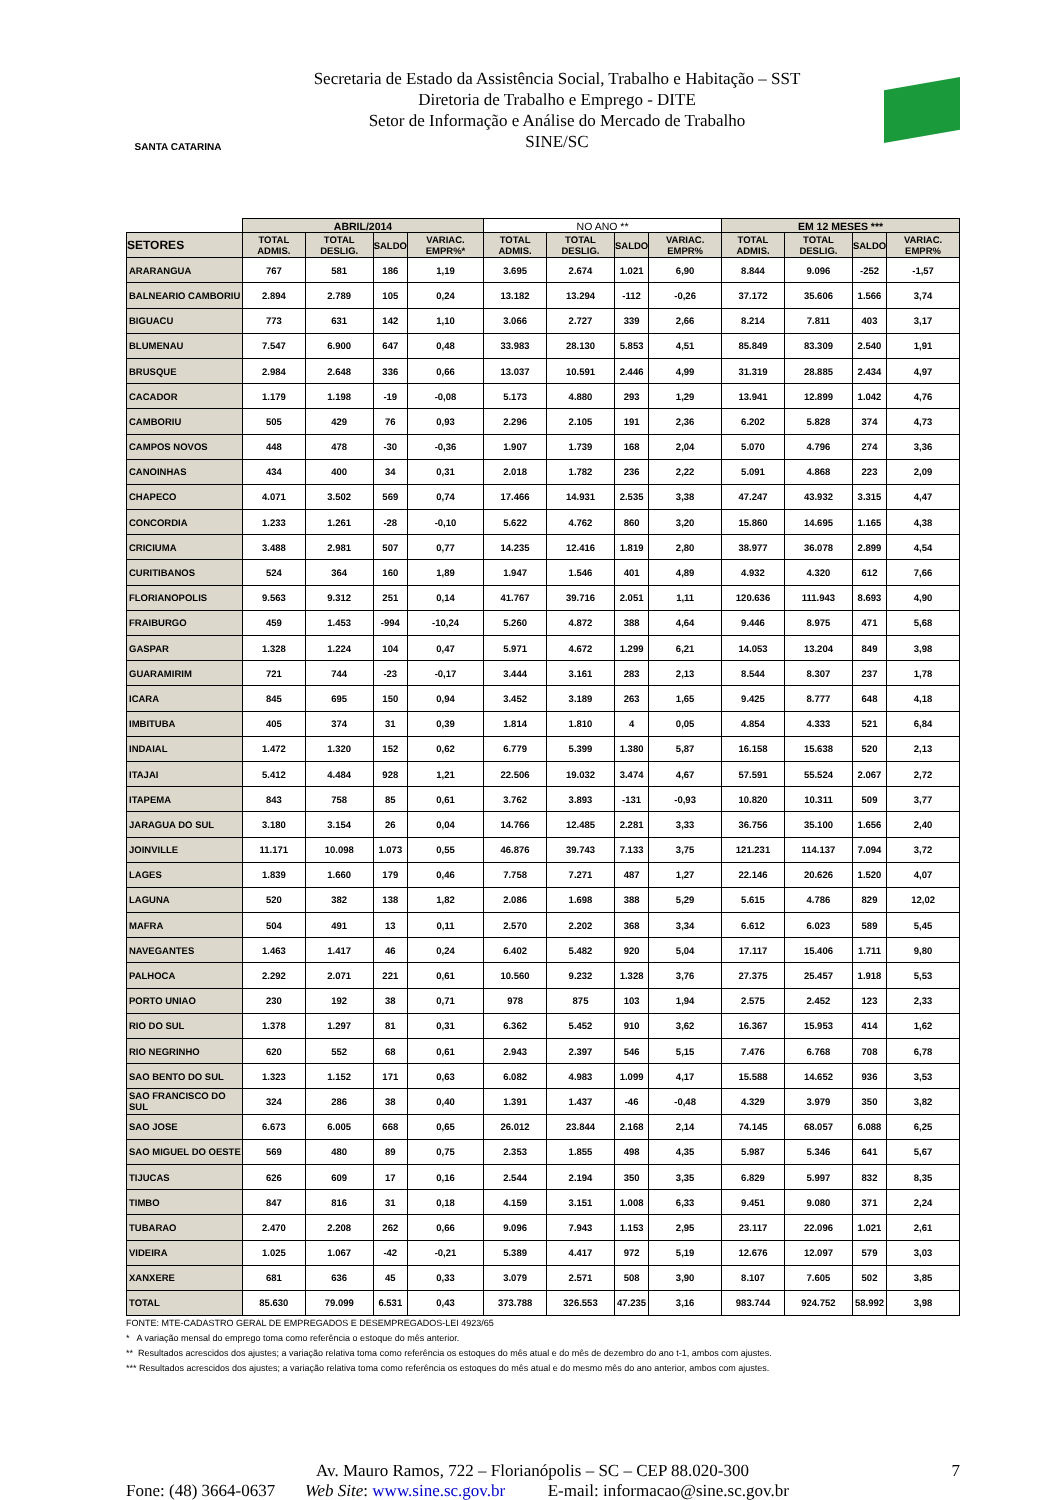SANTA CATARINA
Secretaria de Estado da Assistência Social, Trabalho e Habitação – SST
Diretoria de Trabalho e Emprego - DITE
Setor de Informação e Análise do Mercado de Trabalho
SINE/SC
| | ABRIL/2014 | | | | NO ANO ** | | | | EM 12 MESES *** | | | |
| --- | --- | --- | --- | --- | --- | --- | --- | --- | --- | --- | --- | --- |
| SETORES | TOTAL ADMIS. | TOTAL DESLIG. | SALDO | VARIAC. EMPR%* | TOTAL ADMIS. | TOTAL DESLIG. | SALDO | VARIAC. EMPR% | TOTAL ADMIS. | TOTAL DESLIG. | SALDO | VARIAC. EMPR% |
| ARARANGUA | 767 | 581 | 186 | 1,19 | 3.695 | 2.674 | 1.021 | 6,90 | 8.844 | 9.096 | -252 | -1,57 |
| BALNEARIO CAMBORIU | 2.894 | 2.789 | 105 | 0,24 | 13.182 | 13.294 | -112 | -0,26 | 37.172 | 35.606 | 1.566 | 3,74 |
| BIGUACU | 773 | 631 | 142 | 1,10 | 3.066 | 2.727 | 339 | 2,66 | 8.214 | 7.811 | 403 | 3,17 |
| BLUMENAU | 7.547 | 6.900 | 647 | 0,48 | 33.983 | 28.130 | 5.853 | 4,51 | 85.849 | 83.309 | 2.540 | 1,91 |
| BRUSQUE | 2.984 | 2.648 | 336 | 0,66 | 13.037 | 10.591 | 2.446 | 4,99 | 31.319 | 28.885 | 2.434 | 4,97 |
| CACADOR | 1.179 | 1.198 | -19 | -0,08 | 5.173 | 4.880 | 293 | 1,29 | 13.941 | 12.899 | 1.042 | 4,76 |
| CAMBORIU | 505 | 429 | 76 | 0,93 | 2.296 | 2.105 | 191 | 2,36 | 6.202 | 5.828 | 374 | 4,73 |
| CAMPOS NOVOS | 448 | 478 | -30 | -0,36 | 1.907 | 1.739 | 168 | 2,04 | 5.070 | 4.796 | 274 | 3,36 |
| CANOINHAS | 434 | 400 | 34 | 0,31 | 2.018 | 1.782 | 236 | 2,22 | 5.091 | 4.868 | 223 | 2,09 |
| CHAPECO | 4.071 | 3.502 | 569 | 0,74 | 17.466 | 14.931 | 2.535 | 3,38 | 47.247 | 43.932 | 3.315 | 4,47 |
| CONCORDIA | 1.233 | 1.261 | -28 | -0,10 | 5.622 | 4.762 | 860 | 3,20 | 15.860 | 14.695 | 1.165 | 4,38 |
| CRICIUMA | 3.488 | 2.981 | 507 | 0,77 | 14.235 | 12.416 | 1.819 | 2,80 | 38.977 | 36.078 | 2.899 | 4,54 |
| CURITIBANOS | 524 | 364 | 160 | 1,89 | 1.947 | 1.546 | 401 | 4,89 | 4.932 | 4.320 | 612 | 7,66 |
| FLORIANOPOLIS | 9.563 | 9.312 | 251 | 0,14 | 41.767 | 39.716 | 2.051 | 1,11 | 120.636 | 111.943 | 8.693 | 4,90 |
| FRAIBURGO | 459 | 1.453 | -994 | -10,24 | 5.260 | 4.872 | 388 | 4,64 | 9.446 | 8.975 | 471 | 5,68 |
| GASPAR | 1.328 | 1.224 | 104 | 0,47 | 5.971 | 4.672 | 1.299 | 6,21 | 14.053 | 13.204 | 849 | 3,98 |
| GUARAMIRIM | 721 | 744 | -23 | -0,17 | 3.444 | 3.161 | 283 | 2,13 | 8.544 | 8.307 | 237 | 1,78 |
| ICARA | 845 | 695 | 150 | 0,94 | 3.452 | 3.189 | 263 | 1,65 | 9.425 | 8.777 | 648 | 4,18 |
| IMBITUBA | 405 | 374 | 31 | 0,39 | 1.814 | 1.810 | 4 | 0,05 | 4.854 | 4.333 | 521 | 6,84 |
| INDAIAL | 1.472 | 1.320 | 152 | 0,62 | 6.779 | 5.399 | 1.380 | 5,87 | 16.158 | 15.638 | 520 | 2,13 |
| ITAJAI | 5.412 | 4.484 | 928 | 1,21 | 22.506 | 19.032 | 3.474 | 4,67 | 57.591 | 55.524 | 2.067 | 2,72 |
| ITAPEMA | 843 | 758 | 85 | 0,61 | 3.762 | 3.893 | -131 | -0,93 | 10.820 | 10.311 | 509 | 3,77 |
| JARAGUA DO SUL | 3.180 | 3.154 | 26 | 0,04 | 14.766 | 12.485 | 2.281 | 3,33 | 36.756 | 35.100 | 1.656 | 2,40 |
| JOINVILLE | 11.171 | 10.098 | 1.073 | 0,55 | 46.876 | 39.743 | 7.133 | 3,75 | 121.231 | 114.137 | 7.094 | 3,72 |
| LAGES | 1.839 | 1.660 | 179 | 0,46 | 7.758 | 7.271 | 487 | 1,27 | 22.146 | 20.626 | 1.520 | 4,07 |
| LAGUNA | 520 | 382 | 138 | 1,82 | 2.086 | 1.698 | 388 | 5,29 | 5.615 | 4.786 | 829 | 12,02 |
| MAFRA | 504 | 491 | 13 | 0,11 | 2.570 | 2.202 | 368 | 3,34 | 6.612 | 6.023 | 589 | 5,45 |
| NAVEGANTES | 1.463 | 1.417 | 46 | 0,24 | 6.402 | 5.482 | 920 | 5,04 | 17.117 | 15.406 | 1.711 | 9,80 |
| PALHOCA | 2.292 | 2.071 | 221 | 0,61 | 10.560 | 9.232 | 1.328 | 3,76 | 27.375 | 25.457 | 1.918 | 5,53 |
| PORTO UNIAO | 230 | 192 | 38 | 0,71 | 978 | 875 | 103 | 1,94 | 2.575 | 2.452 | 123 | 2,33 |
| RIO DO SUL | 1.378 | 1.297 | 81 | 0,31 | 6.362 | 5.452 | 910 | 3,62 | 16.367 | 15.953 | 414 | 1,62 |
| RIO NEGRINHO | 620 | 552 | 68 | 0,61 | 2.943 | 2.397 | 546 | 5,15 | 7.476 | 6.768 | 708 | 6,78 |
| SAO BENTO DO SUL | 1.323 | 1.152 | 171 | 0,63 | 6.082 | 4.983 | 1.099 | 4,17 | 15.588 | 14.652 | 936 | 3,53 |
| SAO FRANCISCO DO SUL | 324 | 286 | 38 | 0,40 | 1.391 | 1.437 | -46 | -0,48 | 4.329 | 3.979 | 350 | 3,82 |
| SAO JOSE | 6.673 | 6.005 | 668 | 0,65 | 26.012 | 23.844 | 2.168 | 2,14 | 74.145 | 68.057 | 6.088 | 6,25 |
| SAO MIGUEL DO OESTE | 569 | 480 | 89 | 0,75 | 2.353 | 1.855 | 498 | 4,35 | 5.987 | 5.346 | 641 | 5,67 |
| TIJUCAS | 626 | 609 | 17 | 0,16 | 2.544 | 2.194 | 350 | 3,35 | 6.829 | 5.997 | 832 | 8,35 |
| TIMBO | 847 | 816 | 31 | 0,18 | 4.159 | 3.151 | 1.008 | 6,33 | 9.451 | 9.080 | 371 | 2,24 |
| TUBARAO | 2.470 | 2.208 | 262 | 0,66 | 9.096 | 7.943 | 1.153 | 2,95 | 23.117 | 22.096 | 1.021 | 2,61 |
| VIDEIRA | 1.025 | 1.067 | -42 | -0,21 | 5.389 | 4.417 | 972 | 5,19 | 12.676 | 12.097 | 579 | 3,03 |
| XANXERE | 681 | 636 | 45 | 0,33 | 3.079 | 2.571 | 508 | 3,90 | 8.107 | 7.605 | 502 | 3,85 |
| TOTAL | 85.630 | 79.099 | 6.531 | 0,43 | 373.788 | 326.553 | 47.235 | 3,16 | 983.744 | 924.752 | 58.992 | 3,98 |
FONTE: MTE-CADASTRO GERAL DE EMPREGADOS E DESEMPREGADOS-LEI 4923/65
* A variação mensal do emprego toma como referência o estoque do mês anterior.
** Resultados acrescidos dos ajustes; a variação relativa toma como referência os estoques do mês atual e do mês de dezembro do ano t-1, ambos com ajustes.
*** Resultados acrescidos dos ajustes; a variação relativa toma como referência os estoques do mês atual e do mesmo mês do ano anterior, ambos com ajustes.
Av. Mauro Ramos, 722 – Florianópolis – SC – CEP 88.020-300 7
Fone: (48) 3664-0637 Web Site: www.sine.sc.gov.br E-mail: informacao@sine.sc.gov.br